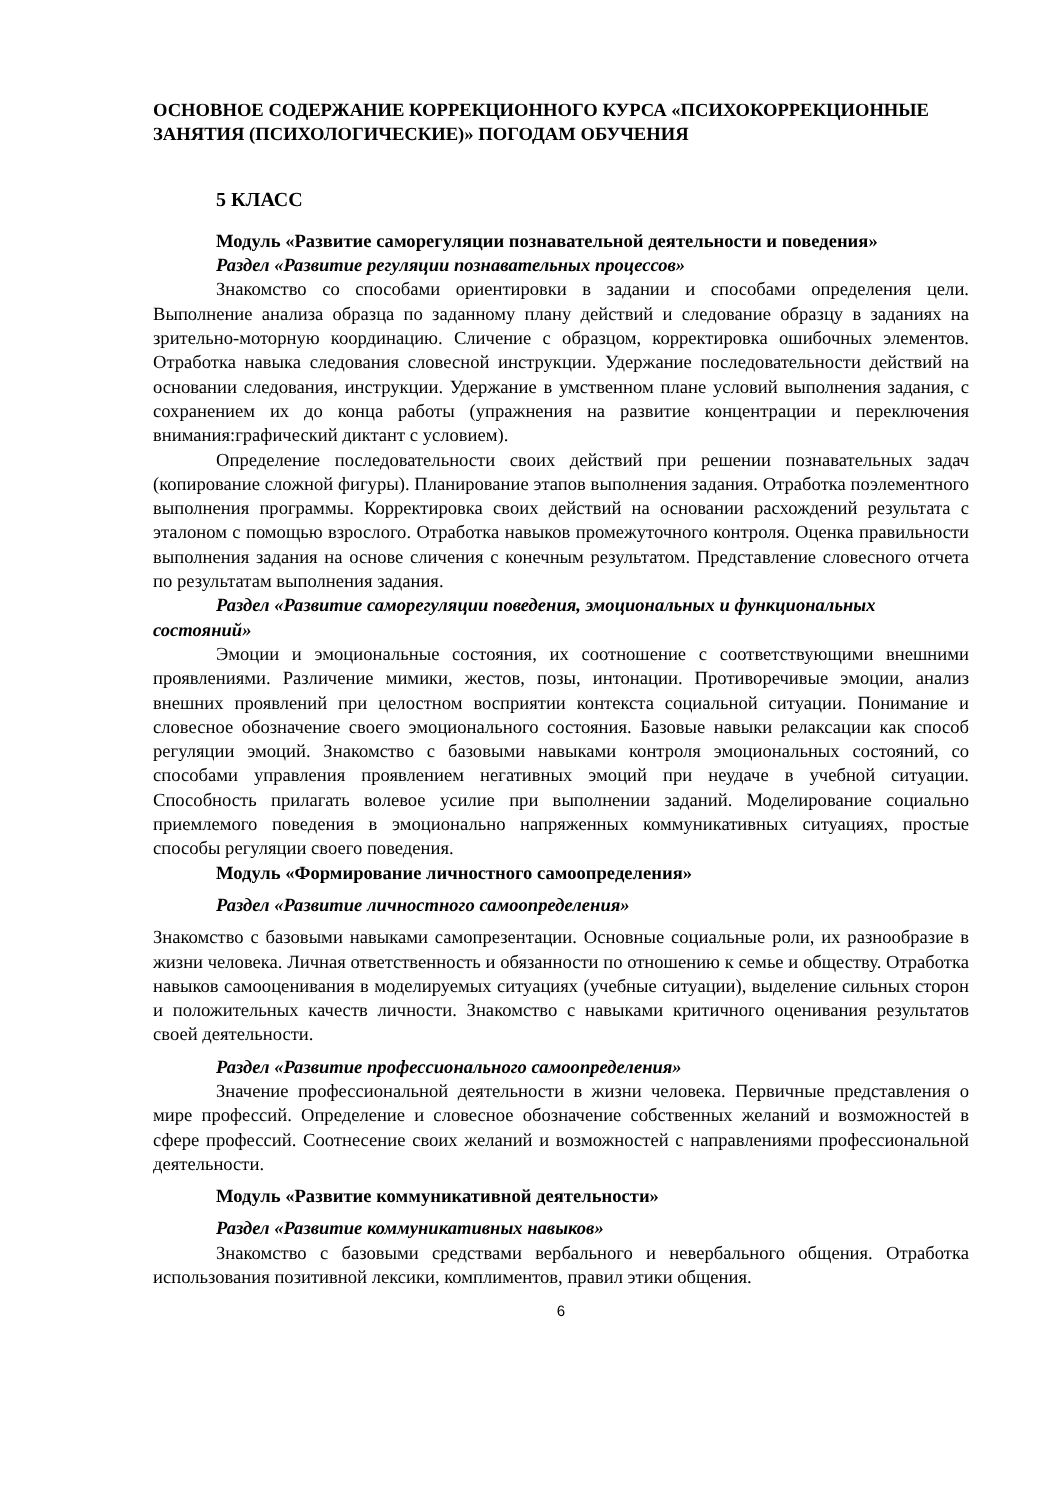ОСНОВНОЕ СОДЕРЖАНИЕ КОРРЕКЦИОННОГО КУРСА «ПСИХОКОРРЕКЦИОННЫЕ ЗАНЯТИЯ (ПСИХОЛОГИЧЕСКИЕ)» ПОГОДАМ ОБУЧЕНИЯ
5 КЛАСС
Модуль «Развитие саморегуляции познавательной деятельности и поведения»
Раздел «Развитие регуляции познавательных процессов»
Знакомство со способами ориентировки в задании и способами определения цели. Выполнение анализа образца по заданному плану действий и следование образцу в заданиях на зрительно-моторную координацию. Сличение с образцом, корректировка ошибочных элементов. Отработка навыка следования словесной инструкции. Удержание последовательности действий на основании следования, инструкции. Удержание в умственном плане условий выполнения задания, с сохранением их до конца работы (упражнения на развитие концентрации и переключения внимания:графический диктант с условием).
Определение последовательности своих действий при решении познавательных задач (копирование сложной фигуры). Планирование этапов выполнения задания. Отработка поэлементного выполнения программы. Корректировка своих действий на основании расхождений результата с эталоном с помощью взрослого. Отработка навыков промежуточного контроля. Оценка правильности выполнения задания на основе сличения с конечным результатом. Представление словесного отчета по результатам выполнения задания.
Раздел «Развитие саморегуляции поведения, эмоциональных и функциональных состояний»
Эмоции и эмоциональные состояния, их соотношение с соответствующими внешними проявлениями. Различение мимики, жестов, позы, интонации. Противоречивые эмоции, анализ внешних проявлений при целостном восприятии контекста социальной ситуации. Понимание и словесное обозначение своего эмоционального состояния. Базовые навыки релаксации как способ регуляции эмоций. Знакомство с базовыми навыками контроля эмоциональных состояний, со способами управления проявлением негативных эмоций при неудаче в учебной ситуации. Способность прилагать волевое усилие при выполнении заданий. Моделирование социально приемлемого поведения в эмоционально напряженных коммуникативных ситуациях, простые способы регуляции своего поведения.
Модуль «Формирование личностного самоопределения»
Раздел «Развитие личностного самоопределения»
Знакомство с базовыми навыками самопрезентации. Основные социальные роли, их разнообразие в жизни человека. Личная ответственность и обязанности по отношению к семье и обществу. Отработка навыков самооценивания в моделируемых ситуациях (учебные ситуации), выделение сильных сторон и положительных качеств личности. Знакомство с навыками критичного оценивания результатов своей деятельности.
Раздел «Развитие профессионального самоопределения»
Значение профессиональной деятельности в жизни человека. Первичные представления о мире профессий. Определение и словесное обозначение собственных желаний и возможностей в сфере профессий. Соотнесение своих желаний и возможностей с направлениями профессиональной деятельности.
Модуль «Развитие коммуникативной деятельности»
Раздел «Развитие коммуникативных навыков»
Знакомство с базовыми средствами вербального и невербального общения. Отработка использования позитивной лексики, комплиментов, правил этики общения.
6